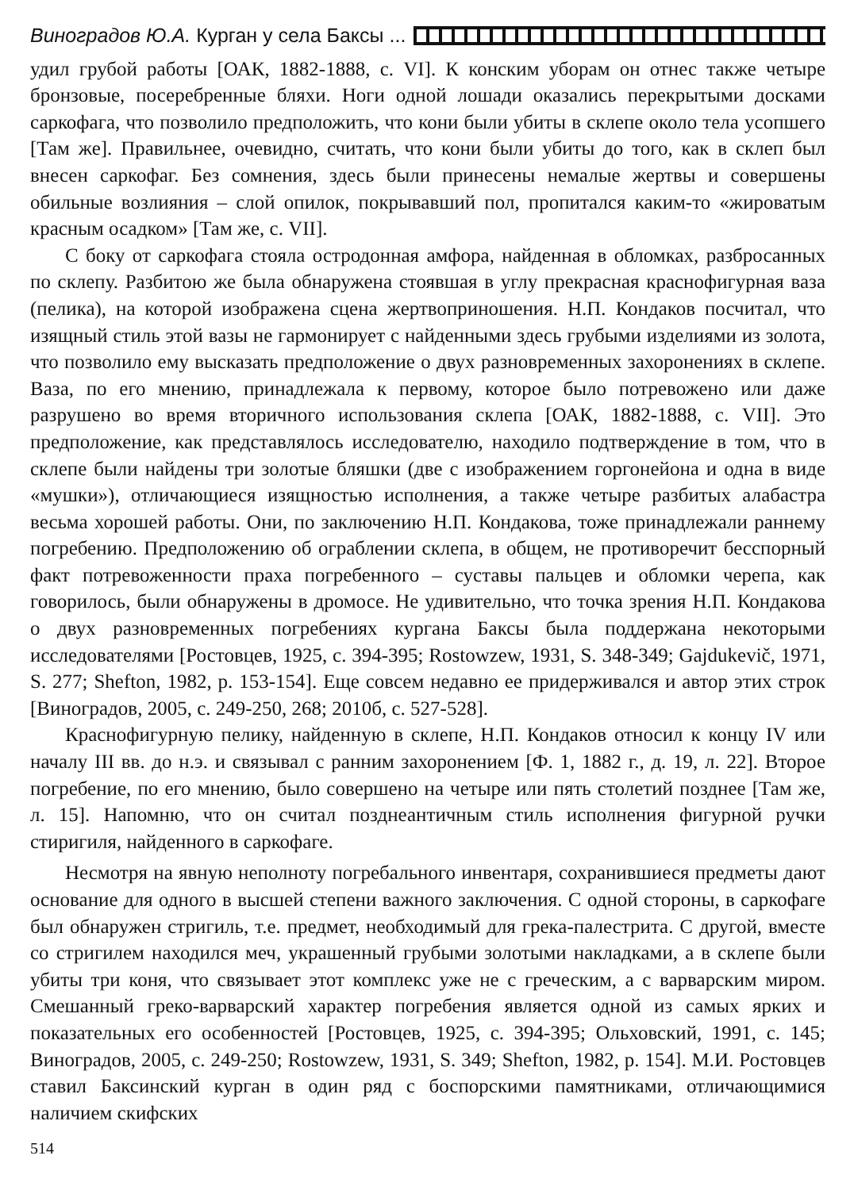Виноградов Ю.А. Курган у села Баксы ...
удил грубой работы [ОАК, 1882-1888, с. VI]. К конским уборам он отнес также четыре бронзовые, посеребренные бляхи. Ноги одной лошади оказались перекрытыми досками саркофага, что позволило предположить, что кони были убиты в склепе около тела усопшего [Там же]. Правильнее, очевидно, считать, что кони были убиты до того, как в склеп был внесен саркофаг. Без сомнения, здесь были принесены немалые жертвы и совершены обильные возлияния – слой опилок, покрывавший пол, пропитался каким-то «жироватым красным осадком» [Там же, с. VII].
С боку от саркофага стояла остродонная амфора, найденная в обломках, разбросанных по склепу. Разбитою же была обнаружена стоявшая в углу прекрасная краснофигурная ваза (пелика), на которой изображена сцена жертвоприношения. Н.П. Кондаков посчитал, что изящный стиль этой вазы не гармонирует с найденными здесь грубыми изделиями из золота, что позволило ему высказать предположение о двух разновременных захоронениях в склепе. Ваза, по его мнению, принадлежала к первому, которое было потревожено или даже разрушено во время вторичного использования склепа [ОАК, 1882-1888, с. VII]. Это предположение, как представлялось исследователю, находило подтверждение в том, что в склепе были найдены три золотые бляшки (две с изображением горгонейона и одна в виде «мушки»), отличающиеся изящностью исполнения, а также четыре разбитых алабастра весьма хорошей работы. Они, по заключению Н.П. Кондакова, тоже принадлежали раннему погребению. Предположению об ограблении склепа, в общем, не противоречит бесспорный факт потревоженности праха погребенного – суставы пальцев и обломки черепа, как говорилось, были обнаружены в дромосе. Не удивительно, что точка зрения Н.П. Кондакова о двух разновременных погребениях кургана Баксы была поддержана некоторыми исследователями [Ростовцев, 1925, с. 394-395; Rostowzew, 1931, S. 348-349; Gajdukevič, 1971, S. 277; Shefton, 1982, p. 153-154]. Еще совсем недавно ее придерживался и автор этих строк [Виноградов, 2005, с. 249-250, 268; 2010б, с. 527-528].
Краснофигурную пелику, найденную в склепе, Н.П. Кондаков относил к концу IV или началу III вв. до н.э. и связывал с ранним захоронением [Ф. 1, 1882 г., д. 19, л. 22]. Второе погребение, по его мнению, было совершено на четыре или пять столетий позднее [Там же, л. 15]. Напомню, что он считал позднеантичным стиль исполнения фигурной ручки стиригиля, найденного в саркофаге.
Несмотря на явную неполноту погребального инвентаря, сохранившиеся предметы дают основание для одного в высшей степени важного заключения. С одной стороны, в саркофаге был обнаружен стригиль, т.е. предмет, необходимый для грека-палестрита. С другой, вместе со стригилем находился меч, украшенный грубыми золотыми накладками, а в склепе были убиты три коня, что связывает этот комплекс уже не с греческим, а с варварским миром. Смешанный греко-варварский характер погребения является одной из самых ярких и показательных его особенностей [Ростовцев, 1925, с. 394-395; Ольховский, 1991, с. 145; Виноградов, 2005, с. 249-250; Rostowzew, 1931, S. 349; Shefton, 1982, p. 154]. М.И. Ростовцев ставил Баксинский курган в один ряд с боспорскими памятниками, отличающимися наличием скифских
514